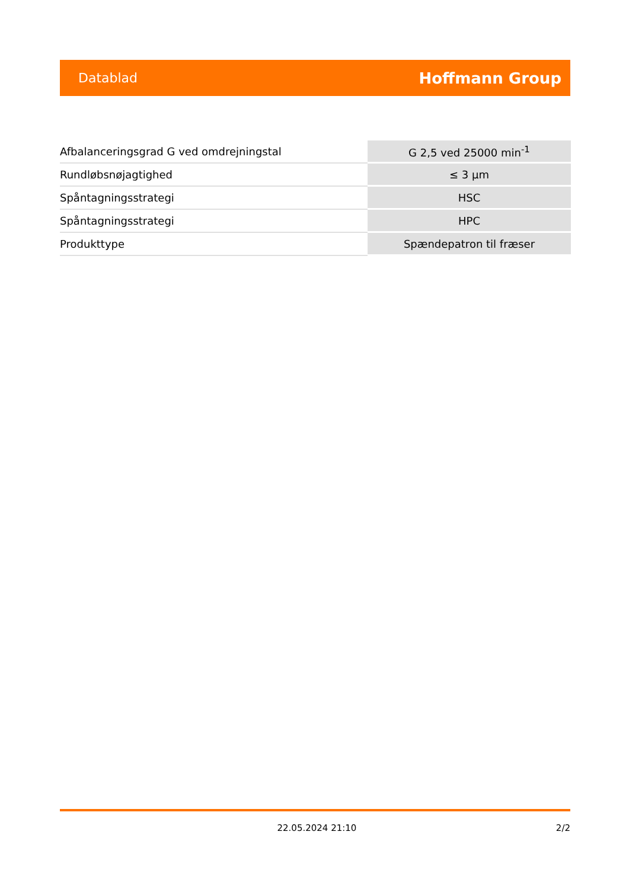Datablad Hoffmann Group
| Afbalanceringsgrad G ved omdrejningstal | G 2,5 ved 25000 min<sup>-1</sup> |
| Rundløbsnøjagtighed | ≤ 3 µm |
| Spåntagningsstrategi | HSC |
| Spåntagningsstrategi | HPC |
| Produkttype | Spændepatron til fræser |
22.05.2024 21:10 2/2